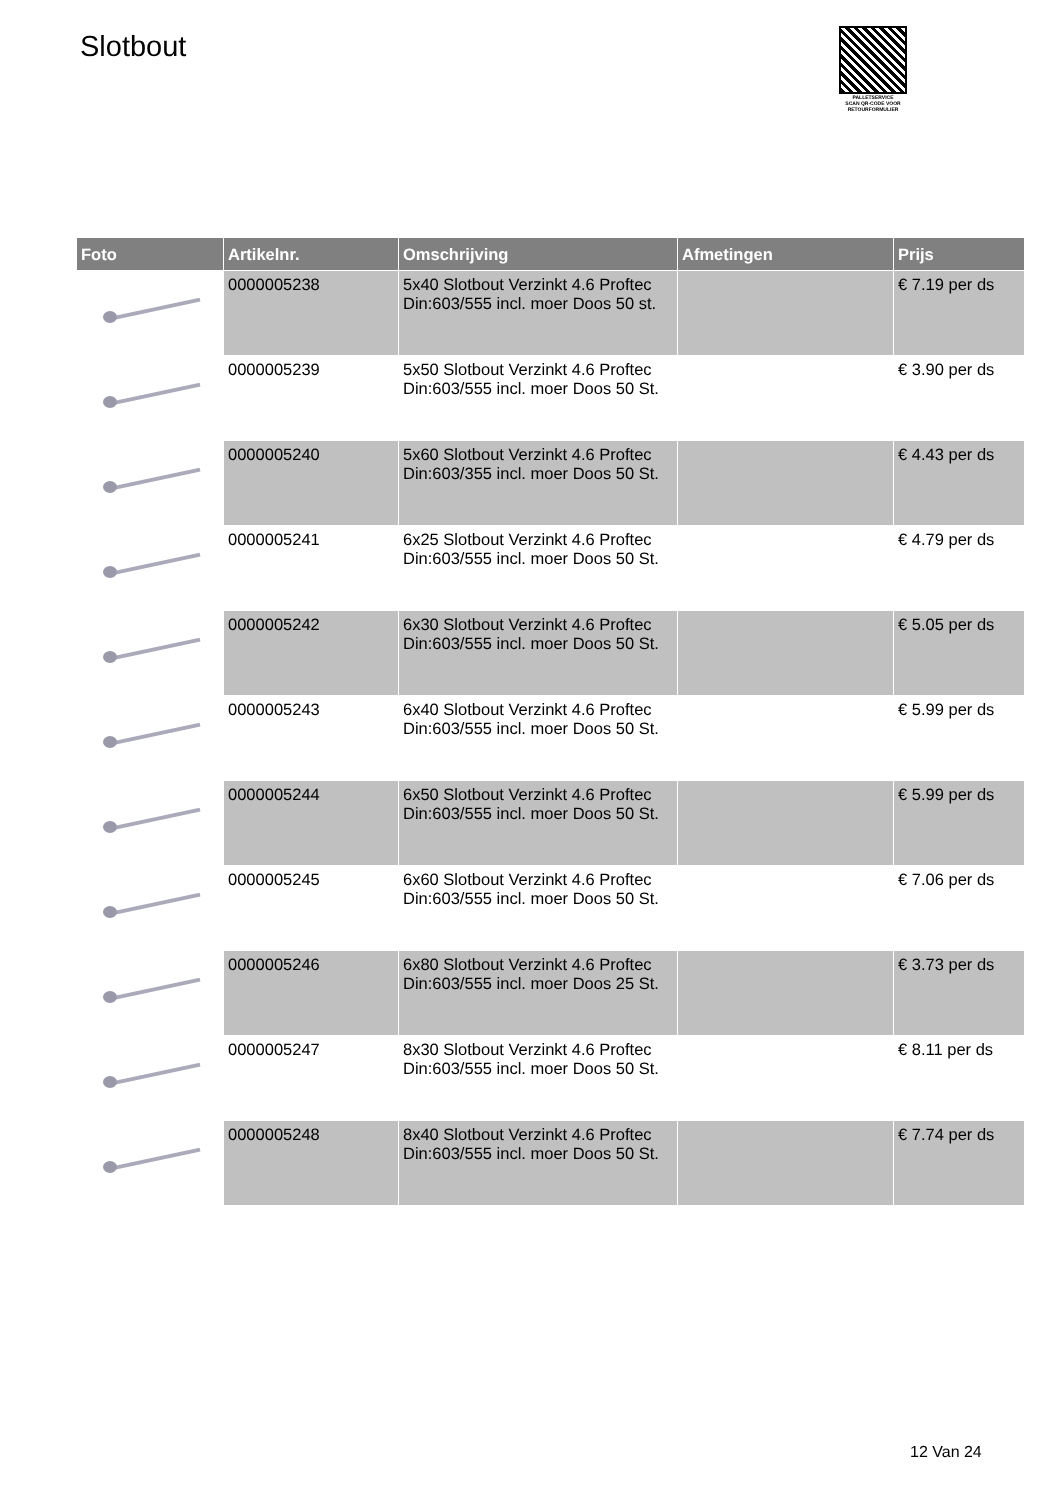Slotbout
PALLETSERVICE
SCAN QR-CODE VOOR RETOURFORMULIER
| Foto | Artikelnr. | Omschrijving | Afmetingen | Prijs |
| --- | --- | --- | --- | --- |
| | 0000005238 | 5x40 Slotbout Verzinkt 4.6 Proftec Din:603/555 incl. moer Doos 50 st. | | € 7.19 per ds |
| | 0000005239 | 5x50 Slotbout Verzinkt 4.6 Proftec Din:603/555 incl. moer Doos 50 St. | | € 3.90 per ds |
| | 0000005240 | 5x60 Slotbout Verzinkt 4.6 Proftec Din:603/355 incl. moer Doos 50 St. | | € 4.43 per ds |
| | 0000005241 | 6x25 Slotbout Verzinkt 4.6 Proftec Din:603/555 incl. moer Doos 50 St. | | € 4.79 per ds |
| | 0000005242 | 6x30 Slotbout Verzinkt 4.6 Proftec Din:603/555 incl. moer Doos 50 St. | | € 5.05 per ds |
| | 0000005243 | 6x40 Slotbout Verzinkt 4.6 Proftec Din:603/555 incl. moer Doos 50 St. | | € 5.99 per ds |
| | 0000005244 | 6x50 Slotbout Verzinkt 4.6 Proftec Din:603/555 incl. moer Doos 50 St. | | € 5.99 per ds |
| | 0000005245 | 6x60 Slotbout Verzinkt 4.6 Proftec Din:603/555 incl. moer Doos 50 St. | | € 7.06 per ds |
| | 0000005246 | 6x80 Slotbout Verzinkt 4.6 Proftec Din:603/555 incl. moer Doos 25 St. | | € 3.73 per ds |
| | 0000005247 | 8x30 Slotbout Verzinkt 4.6 Proftec Din:603/555 incl. moer Doos 50 St. | | € 8.11 per ds |
| | 0000005248 | 8x40 Slotbout Verzinkt 4.6 Proftec Din:603/555 incl. moer Doos 50 St. | | € 7.74 per ds |
12 Van 24